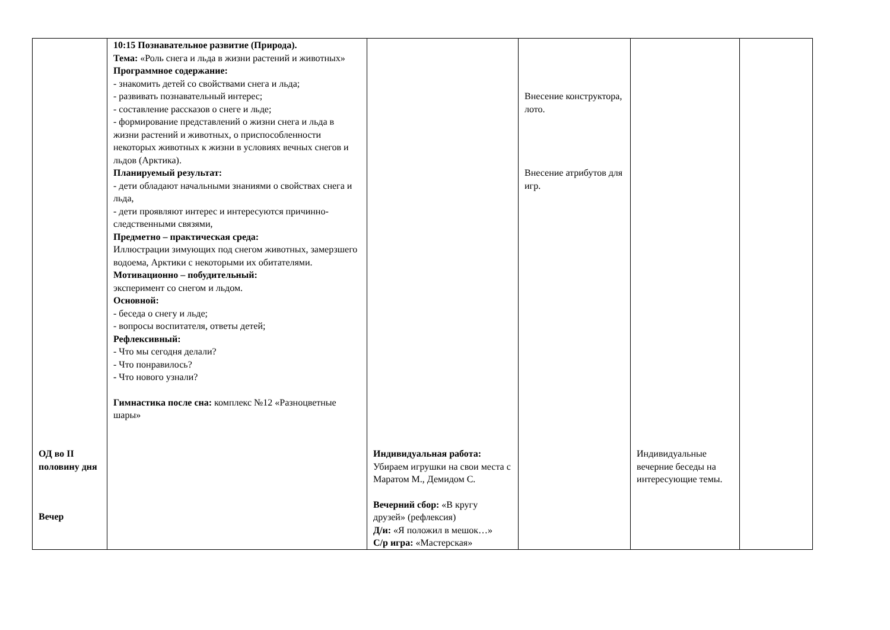| ОД во II половину дня Вечер | 10:15 Познавательное развитие (Природа). Тема: «Роль снега и льда в жизни растений и животных» Программное содержание: - знакомить детей со свойствами снега и льда; - развивать познавательный интерес; - составление рассказов о снеге и льде; - формирование представлений о жизни снега и льда в жизни растений и животных, о приспособленности некоторых животных к жизни в условиях вечных снегов и льдов (Арктика). Планируемый результат: - дети обладают начальными знаниями о свойствах снега и льда, - дети проявляют интерес и интересуются причинно-следственными связями, Предметно – практическая среда: Иллюстрации зимующих под снегом животных, замерзшего водоема, Арктики с некоторыми их обитателями. Мотивационно – побудительный: эксперимент со снегом и льдом. Основной: - беседа о снегу и льде; - вопросы воспитателя, ответы детей; Рефлексивный: - Что мы сегодня делали? - Что понравилось? - Что нового узнали? Гимнастика после сна: комплекс №12 «Разноцветные шары» | Индивидуальная работа: Убираем игрушки на свои места с Маратом М., Демидом С. Вечерний сбор: «В кругу друзей» (рефлексия) Д/и: «Я положил в мешок…» С/р игра: «Мастерская» | Внесение конструктора, лото. Внесение атрибутов для игр. | Индивидуальные вечерние беседы на интересующие темы. | |